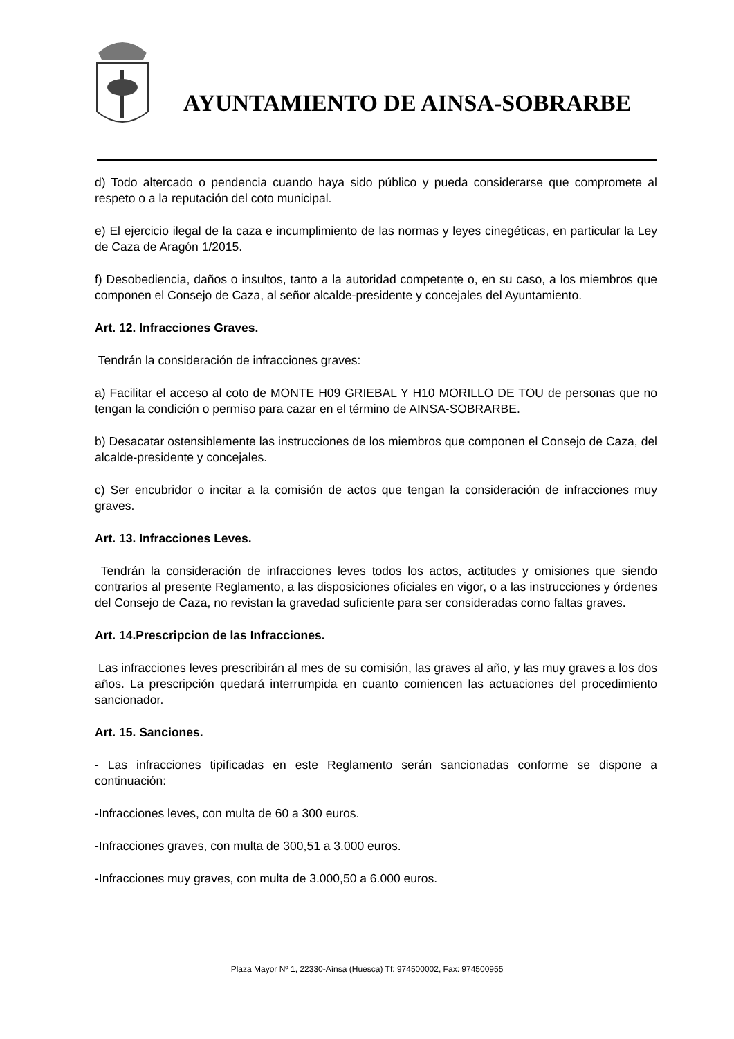AYUNTAMIENTO DE AINSA-SOBRARBE
d) Todo altercado o pendencia cuando haya sido público y pueda considerarse que compromete al respeto o a la reputación del coto municipal.
e) El ejercicio ilegal de la caza e incumplimiento de las normas y leyes cinegéticas, en particular la Ley de Caza de Aragón 1/2015.
f) Desobediencia, daños o insultos, tanto a la autoridad competente o, en su caso, a los miembros que componen el Consejo de Caza, al señor alcalde-presidente y concejales del Ayuntamiento.
Art. 12. Infracciones Graves.
Tendrán la consideración de infracciones graves:
a) Facilitar el acceso al coto de MONTE H09 GRIEBAL Y H10 MORILLO DE TOU de personas que no tengan la condición o permiso para cazar en el término de AINSA-SOBRARBE.
b) Desacatar ostensiblemente las instrucciones de los miembros que componen el Consejo de Caza, del alcalde-presidente y concejales.
c) Ser encubridor o incitar a la comisión de actos que tengan la consideración de infracciones muy graves.
Art. 13. Infracciones Leves.
Tendrán la consideración de infracciones leves todos los actos, actitudes y omisiones que siendo contrarios al presente Reglamento, a las disposiciones oficiales en vigor, o a las instrucciones y órdenes del Consejo de Caza, no revistan la gravedad suficiente para ser consideradas como faltas graves.
Art. 14.Prescripcion de las Infracciones.
Las infracciones leves prescribirán al mes de su comisión, las graves al año, y las muy graves a los dos años. La prescripción quedará interrumpida en cuanto comiencen las actuaciones del procedimiento sancionador.
Art. 15. Sanciones.
- Las infracciones tipificadas en este Reglamento serán sancionadas conforme se dispone a continuación:
-Infracciones leves, con multa de 60 a 300 euros.
-Infracciones graves, con multa de 300,51 a 3.000 euros.
-Infracciones muy graves, con multa de 3.000,50 a 6.000 euros.
Plaza Mayor Nº 1, 22330-Aínsa (Huesca) Tf: 974500002, Fax: 974500955